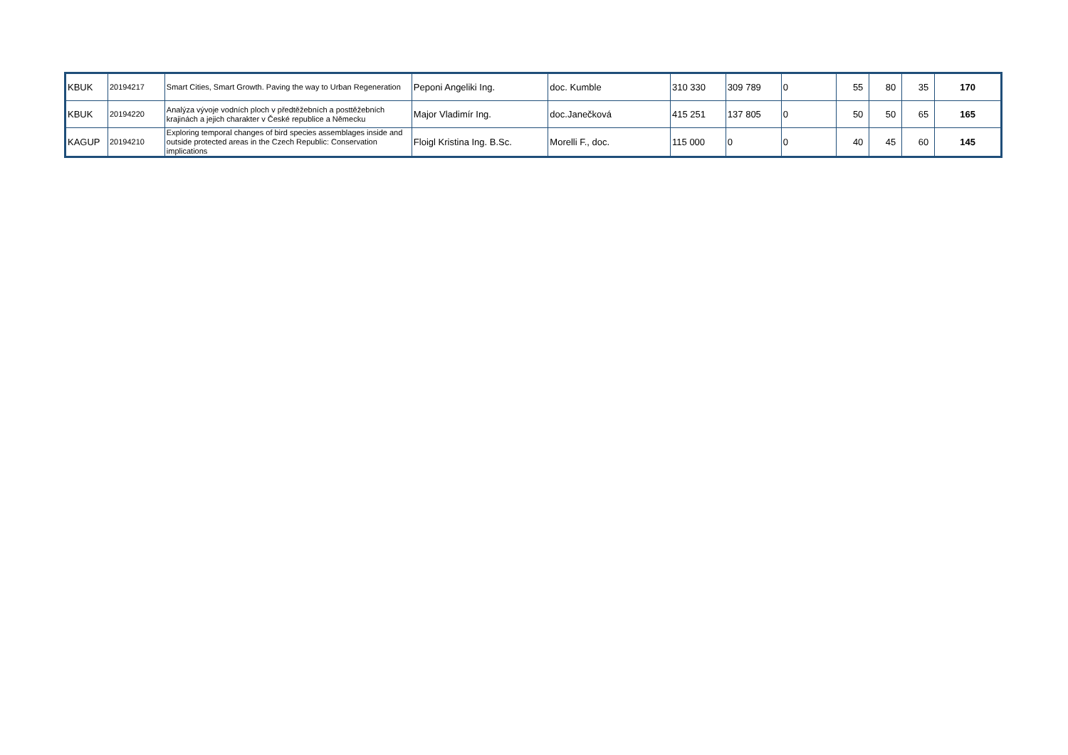| KBUK | 20194217 | Smart Cities, Smart Growth. Paving the way to Urban Regeneration | Peponi Angeliki Ing. | doc. Kumble | 310 330 | 309 789 | 0 | 55 | 80 | 35 | 170 |
| KBUK | 20194220 | Analýza vývoje vodních ploch v předtěžebních a posttěžebních krajinách a jejich charakter v České republice a Německu | Major Vladimír Ing. | doc.Janečková | 415 251 | 137 805 | 0 | 50 | 50 | 65 | 165 |
| KAGUP | 20194210 | Exploring temporal changes of bird species assemblages inside and outside protected areas in the Czech Republic: Conservation implications | Floigl Kristina Ing. B.Sc. | Morelli F., doc. | 115 000 | 0 | 0 | 40 | 45 | 60 | 145 |